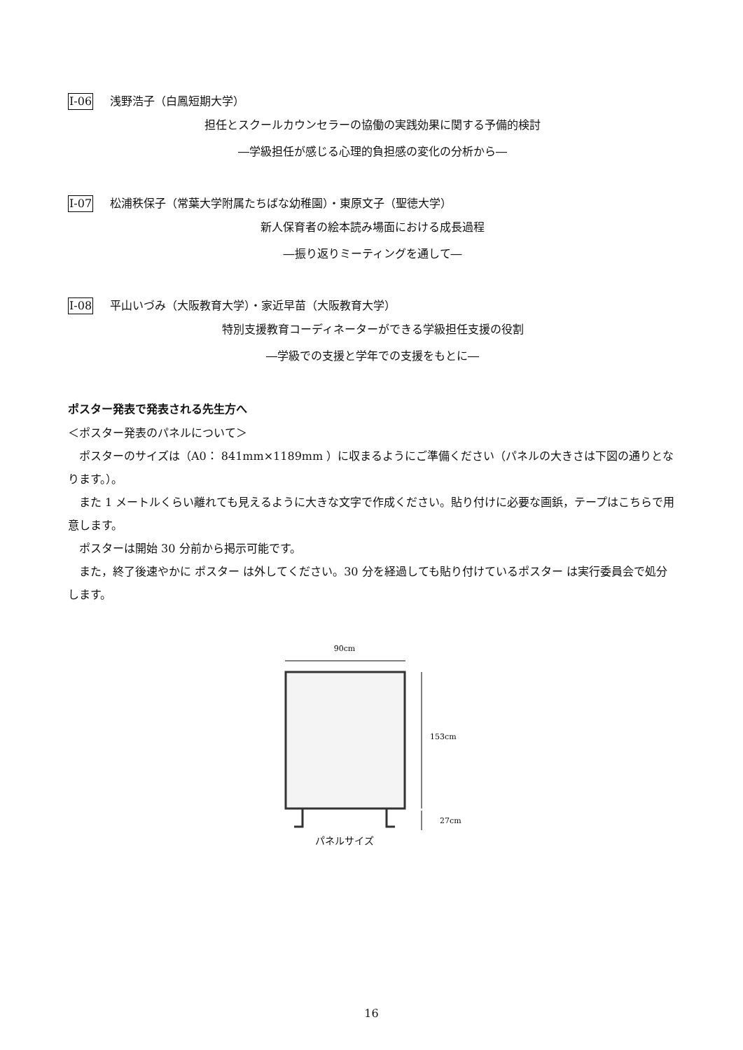I-06 浅野浩子（白鳳短期大学）
担任とスクールカウンセラーの協働の実践効果に関する予備的検討
―学級担任が感じる心理的負担感の変化の分析から―
I-07 松浦秩保子（常葉大学附属たちばな幼稚園）・東原文子（聖徳大学）
新人保育者の絵本読み場面における成長過程
―振り返りミーティングを通して―
I-08 平山いづみ（大阪教育大学）・家近早苗（大阪教育大学）
特別支援教育コーディネーターができる学級担任支援の役割
―学級での支援と学年での支援をもとに―
ポスター発表で発表される先生方へ
＜ポスター発表のパネルについて＞
ポスターのサイズは（A0： 841mm×1189mm ）に収まるようにご準備ください（パネルの大きさは下図の通りとなります。）。
また 1 メートルくらい離れても見えるように大きな文字で作成ください。貼り付けに必要な画鋲，テープはこちらで用意します。
ポスターは開始 30 分前から掲示可能です。
また，終了後速やかに ポスター は外してください。30 分を経過しても貼り付けているポスター は実行委員会で処分します。
90cm
153cm
27cm
パネルサイズ
16